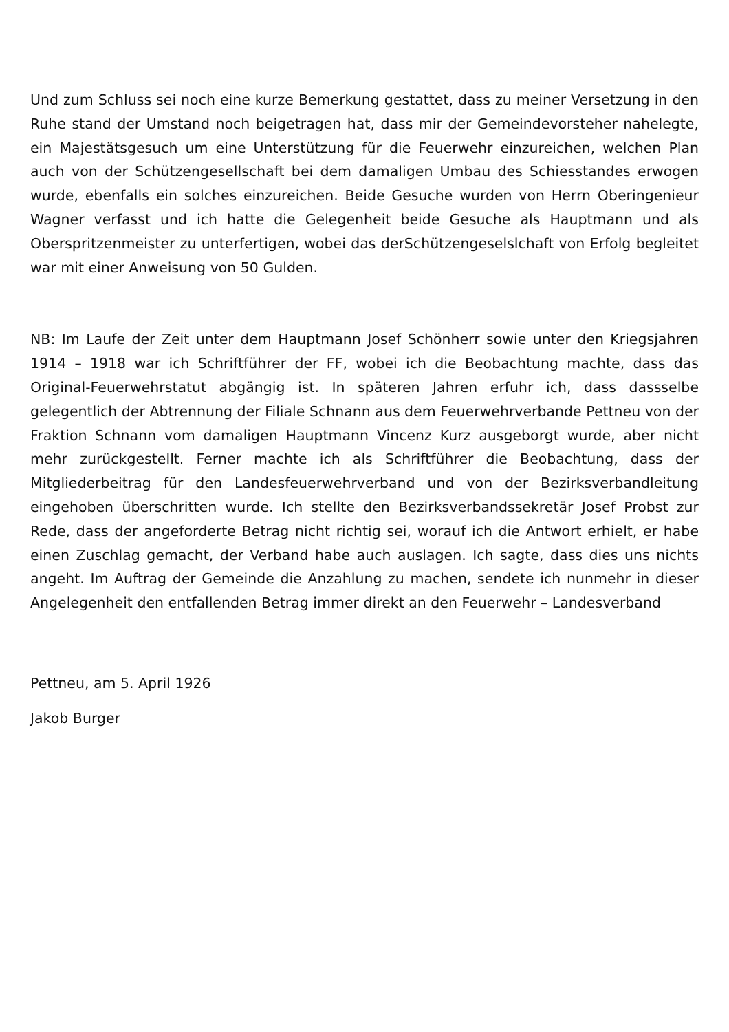Und zum Schluss sei noch eine kurze Bemerkung gestattet, dass zu meiner Versetzung in den Ruhe stand der Umstand noch beigetragen hat, dass mir der Gemeindevorsteher nahelegte, ein Majestätsgesuch um eine Unterstützung für die Feuerwehr einzureichen, welchen Plan auch von der Schützengesellschaft bei dem damaligen Umbau des Schiesstandes erwogen wurde, ebenfalls ein solches einzureichen. Beide Gesuche wurden von Herrn Oberingenieur Wagner verfasst und ich hatte die Gelegenheit beide Gesuche als Hauptmann und als Oberspritzenmeister zu unterfertigen, wobei das derSchützengeselslchaft von Erfolg begleitet war mit einer Anweisung von 50 Gulden.
NB: Im Laufe der Zeit unter dem Hauptmann Josef Schönherr sowie unter den Kriegsjahren 1914 – 1918 war ich Schriftführer der FF, wobei ich die Beobachtung machte, dass das Original-Feuerwehrstatut abgängig ist. In späteren Jahren erfuhr ich, dass dassselbe gelegentlich der Abtrennung der Filiale Schnann aus dem Feuerwehrverbande Pettneu von der Fraktion Schnann vom damaligen Hauptmann Vincenz Kurz ausgeborgt wurde, aber nicht mehr zurückgestellt. Ferner machte ich als Schriftführer die Beobachtung, dass der Mitgliederbeitrag für den Landesfeuerwehrverband und von der Bezirksverbandleitung eingehoben überschritten wurde. Ich stellte den Bezirksverbandssekretär Josef Probst zur Rede, dass der angeforderte Betrag nicht richtig sei, worauf ich die Antwort erhielt, er habe einen Zuschlag gemacht, der Verband habe auch auslagen. Ich sagte, dass dies uns nichts angeht. Im Auftrag der Gemeinde die Anzahlung zu machen, sendete ich nunmehr in dieser Angelegenheit den entfallenden Betrag immer direkt an den Feuerwehr – Landesverband
Pettneu, am 5. April 1926
Jakob Burger